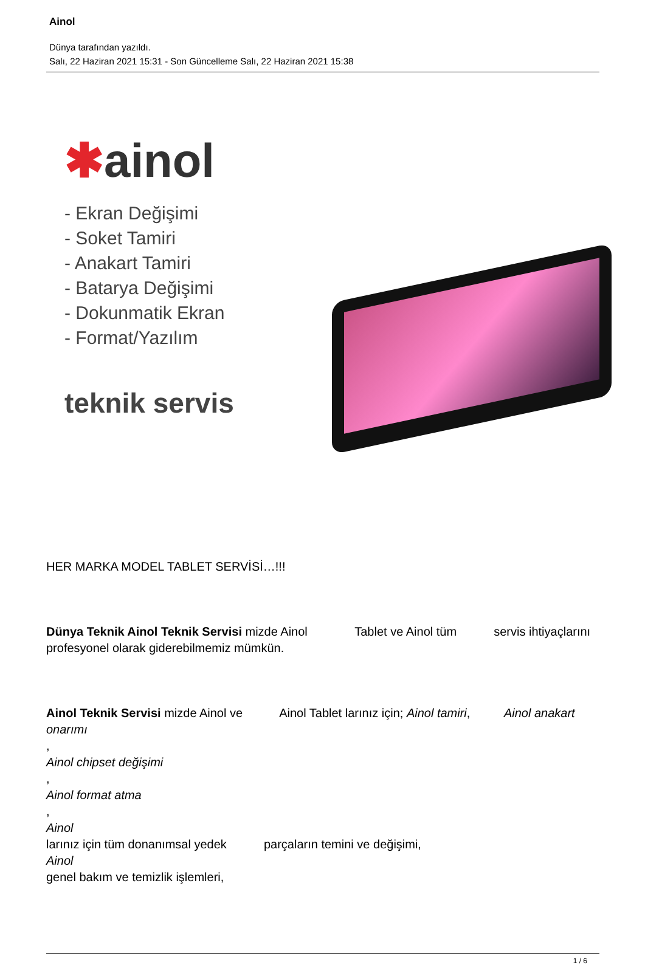Ainol
Dünya tarafından yazıldı.
Salı, 22 Haziran 2021 15:31 - Son Güncelleme Salı, 22 Haziran 2021 15:38
✱ainol
- Ekran Değişimi
- Soket Tamiri
- Anakart Tamiri
- Batarya Değişimi
- Dokunmatik Ekran
- Format/Yazılım
teknik servis
HER MARKA MODEL TABLET SERVİSİ…!!!
Dünya Teknik Ainol Teknik Servisi mizde Ainol Tablet ve Ainol tüm servis ihtiyaçlarını profesyonel olarak giderebilmemiz mümkün.
Ainol Teknik Servisi mizde Ainol ve Ainol Tablet larınız için; Ainol tamiri, Ainol anakart onarımı
,
Ainol chipset değişimi
,
Ainol format atma
,
Ainol
larınız için tüm donanımsal yedek parçaların temini ve değişimi,
Ainol
genel bakım ve temizlik işlemleri,
1 / 6